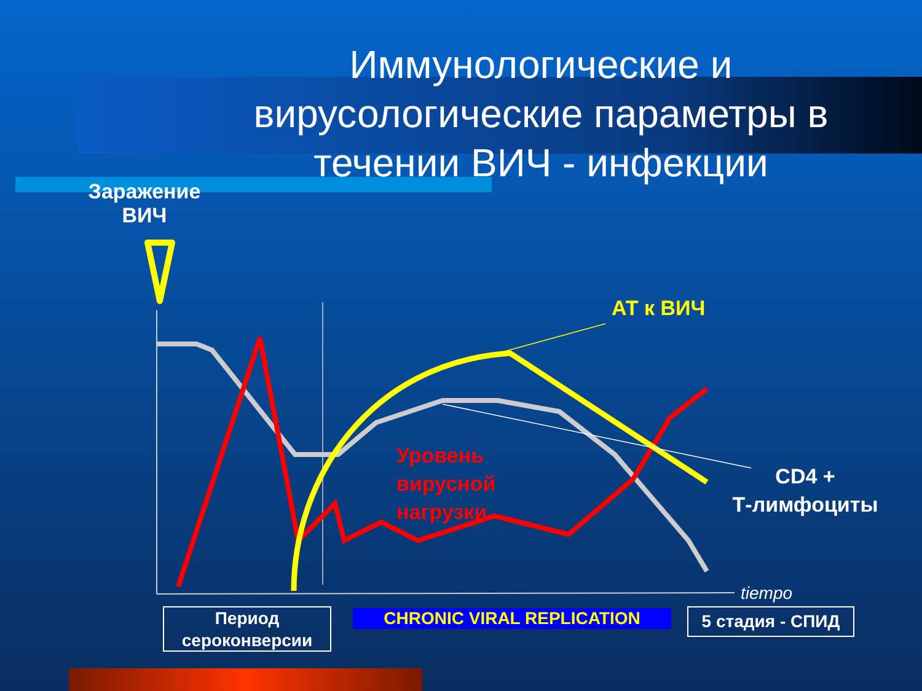Иммунологические и вирусологические параметры в течении ВИЧ - инфекции
Заражение ВИЧ
АТ к ВИЧ
Уровень
вирусной
нагрузки
CD4 +
Т-лимфоциты
tiempo
Период сероконверсии
CHRONIC VIRAL REPLICATION 5 стадия - СПИД